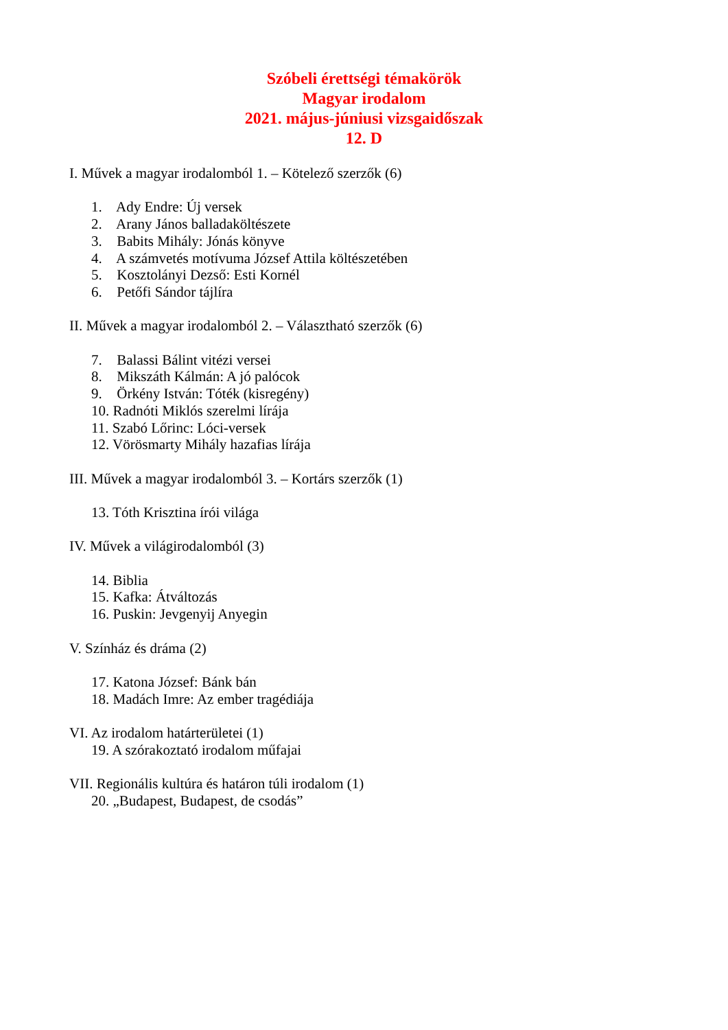Szóbeli érettségi témakörök
Magyar irodalom
2021. május-júniusi vizsgaidőszak
12. D
I. Művek a magyar irodalomból 1. – Kötelező szerzők (6)
1. Ady Endre: Új versek
2. Arany János balladaköltészete
3. Babits Mihály: Jónás könyve
4. A számvetés motívuma József Attila költészetében
5. Kosztolányi Dezső: Esti Kornél
6. Petőfi Sándor tájlíra
II. Művek a magyar irodalomból 2. – Választható szerzők (6)
7. Balassi Bálint vitézi versei
8. Mikszáth Kálmán: A jó palócok
9. Örkény István: Tóték (kisregény)
10. Radnóti Miklós szerelmi lírája
11. Szabó Lőrinc: Lóci-versek
12. Vörösmarty Mihály hazafias lírája
III. Művek a magyar irodalomból 3. – Kortárs szerzők (1)
13. Tóth Krisztina írói világa
IV. Művek a világirodalomból (3)
14. Biblia
15. Kafka: Átváltozás
16. Puskin: Jevgenyij Anyegin
V. Színház és dráma (2)
17. Katona József: Bánk bán
18. Madách Imre: Az ember tragédiája
VI. Az irodalom határterületei (1)
19. A szórakoztató irodalom műfajai
VII. Regionális kultúra és határon túli irodalom (1)
20. „Budapest, Budapest, de csodás”